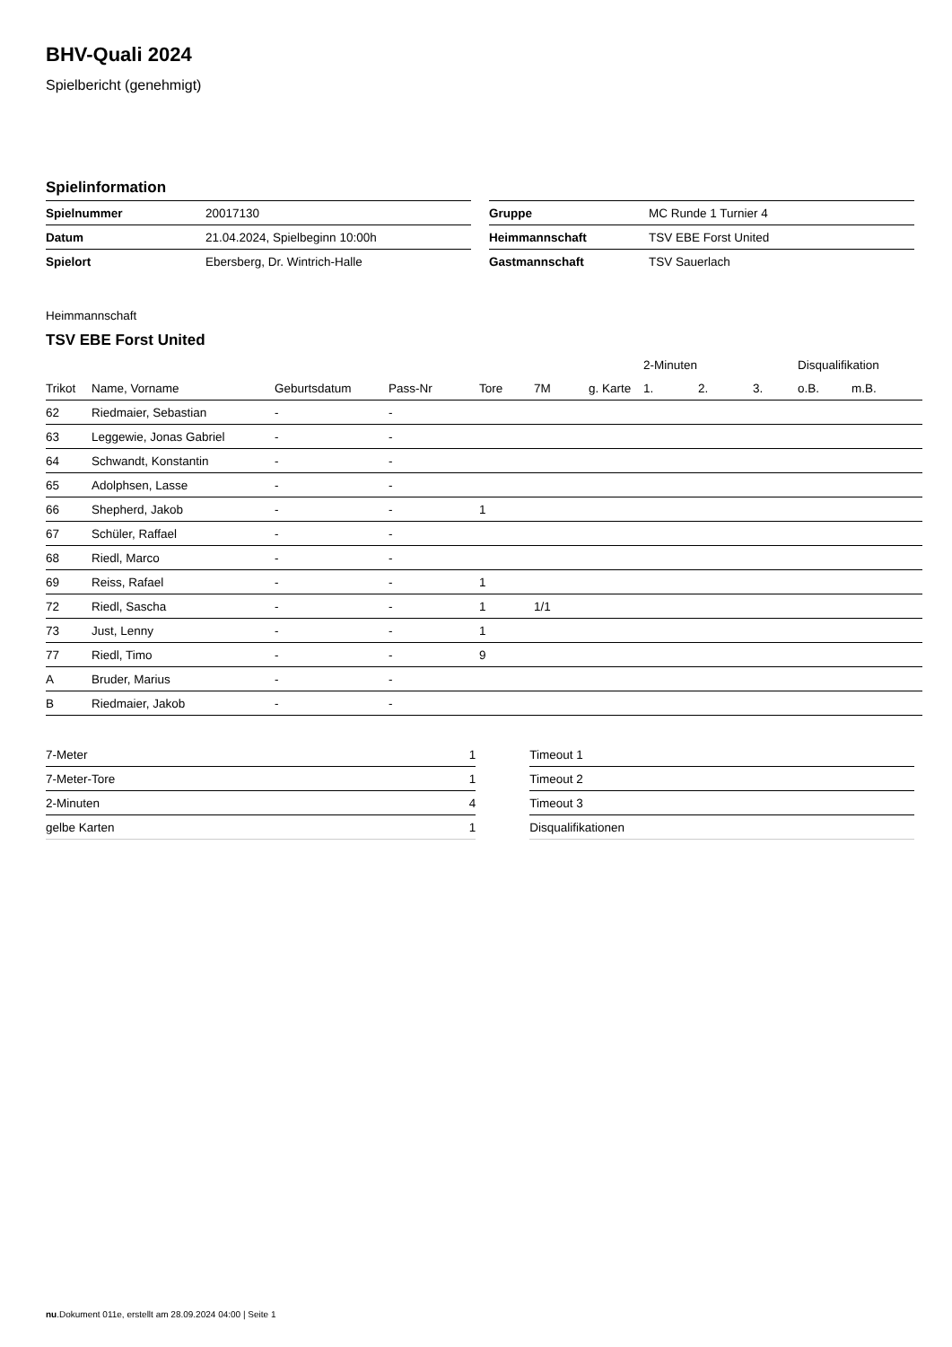BHV-Quali 2024
Spielbericht (genehmigt)
Spielinformation
| Spielnummer | 20017130 |
| Datum | 21.04.2024, Spielbeginn 10:00h |
| Spielort | Ebersberg, Dr. Wintrich-Halle |
| Gruppe | MC Runde 1 Turnier 4 |
| Heimmannschaft | TSV EBE Forst United |
| Gastmannschaft | TSV Sauerlach |
Heimmannschaft
TSV EBE Forst United
| | | | | | | | 2-Minuten | | | Disqualifikation | |
| --- | --- | --- | --- | --- | --- | --- | --- | --- | --- | --- | --- |
| Trikot | Name, Vorname | Geburtsdatum | Pass-Nr | Tore | 7M | g. Karte | 1. | 2. | 3. | o.B. | m.B. |
| 62 | Riedmaier, Sebastian | - | - | | | | | | | | |
| 63 | Leggewie, Jonas Gabriel | - | - | | | | | | | | |
| 64 | Schwandt, Konstantin | - | - | | | | | | | | |
| 65 | Adolphsen, Lasse | - | - | | | | | | | | |
| 66 | Shepherd, Jakob | - | - | 1 | | | | | | | |
| 67 | Schüler, Raffael | - | - | | | | | | | | |
| 68 | Riedl, Marco | - | - | | | | | | | | |
| 69 | Reiss, Rafael | - | - | 1 | | | | | | | |
| 72 | Riedl, Sascha | - | - | 1 | 1/1 | | | | | | |
| 73 | Just, Lenny | - | - | 1 | | | | | | | |
| 77 | Riedl, Timo | - | - | 9 | | | | | | | |
| A | Bruder, Marius | - | - | | | | | | | | |
| B | Riedmaier, Jakob | - | - | | | | | | | | |
| 7-Meter | 1 |
| 7-Meter-Tore | 1 |
| 2-Minuten | 4 |
| gelbe Karten | 1 |
| Timeout 1 |
| Timeout 2 |
| Timeout 3 |
| Disqualifikationen |
nu.Dokument 011e, erstellt am 28.09.2024 04:00 | Seite 1